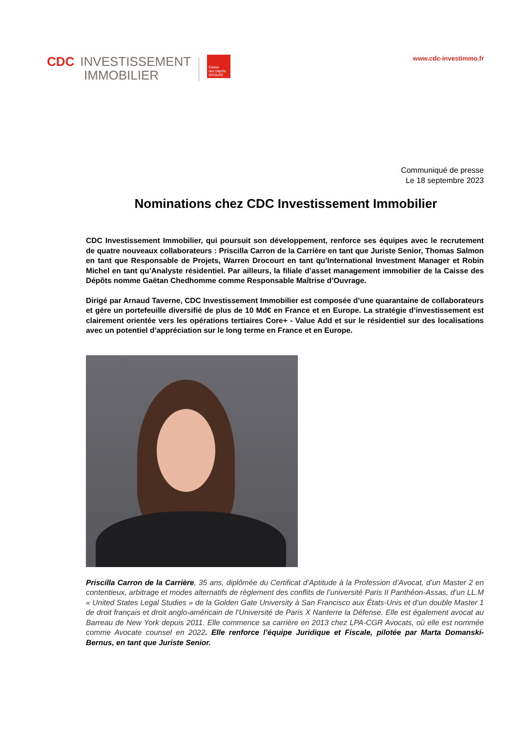CDC INVESTISSEMENT
IMMOBILIER
Caisse
des Dépôts
GROUPE
www.cdc-investimmo.fr
Communiqué de presse
Le 18 septembre 2023
Nominations chez CDC Investissement Immobilier
CDC Investissement Immobilier, qui poursuit son développement, renforce ses équipes avec le recrutement de quatre nouveaux collaborateurs : Priscilla Carron de la Carrière en tant que Juriste Senior, Thomas Salmon en tant que Responsable de Projets, Warren Drocourt en tant qu’International Investment Manager et Robin Michel en tant qu’Analyste résidentiel. Par ailleurs, la filiale d’asset management immobilier de la Caisse des Dépôts nomme Gaëtan Chedhomme comme Responsable Maîtrise d’Ouvrage.
Dirigé par Arnaud Taverne, CDC Investissement Immobilier est composée d’une quarantaine de collaborateurs et gère un portefeuille diversifié de plus de 10 Md€ en France et en Europe. La stratégie d’investissement est clairement orientée vers les opérations tertiaires Core+ - Value Add et sur le résidentiel sur des localisations avec un potentiel d’appréciation sur le long terme en France et en Europe.
Priscilla Carron de la Carrière, 35 ans, diplômée du Certificat d’Aptitude à la Profession d’Avocat, d’un Master 2 en contentieux, arbitrage et modes alternatifs de règlement des conflits de l’université Paris II Panthéon-Assas, d’un LL.M « United States Legal Studies » de la Golden Gate University à San Francisco aux États-Unis et d’un double Master 1 de droit français et droit anglo-américain de l’Université de Paris X Nanterre la Défense. Elle est également avocat au Barreau de New York depuis 2011. Elle commence sa carrière en 2013 chez LPA-CGR Avocats, où elle est nommée comme Avocate counsel en 2022. Elle renforce l’équipe Juridique et Fiscale, pilotée par Marta Domanski-Bernus, en tant que Juriste Senior.